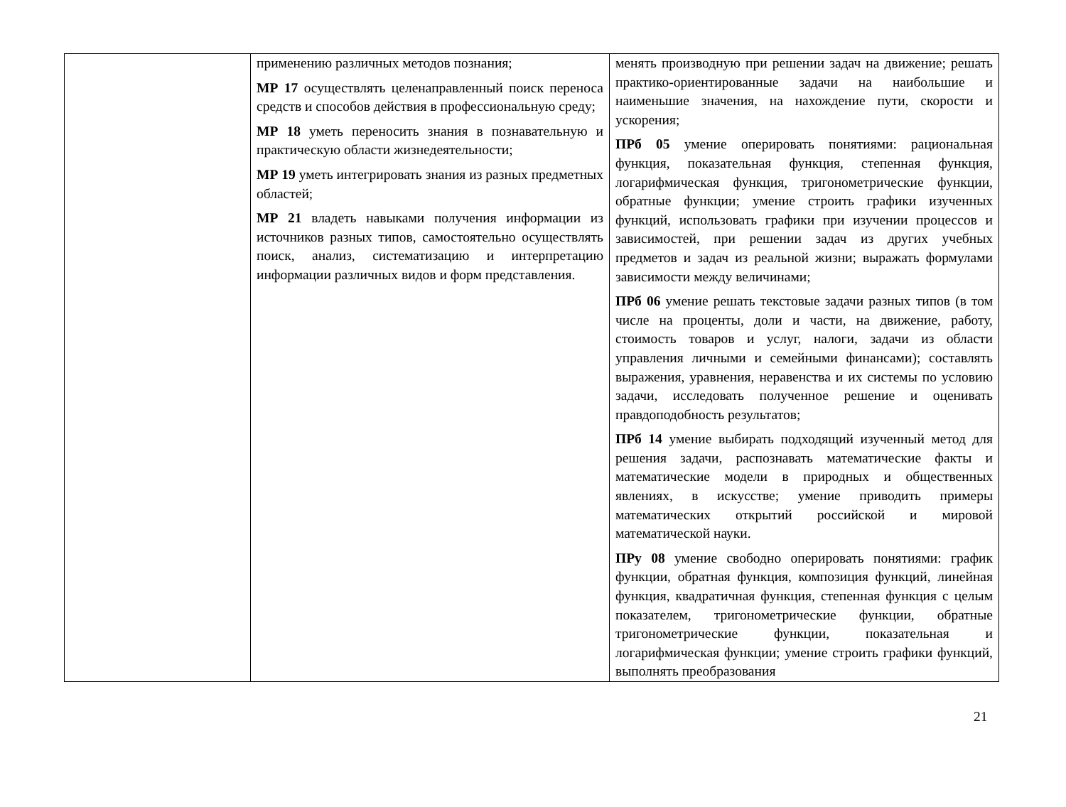| | применению различных методов познания; МР 17 осуществлять целенаправленный поиск переноса средств и способов действия в профессиональную среду; МР 18 уметь переносить знания в познавательную и практическую области жизнедеятельности; МР 19 уметь интегрировать знания из разных предметных областей; МР 21 владеть навыками получения информации из источников разных типов, самостоятельно осуществлять поиск, анализ, систематизацию и интерпретацию информации различных видов и форм представления. | менять производную при решении задач на движение; решать практико-ориентированные задачи на наибольшие и наименьшие значения, на нахождение пути, скорости и ускорения; ПРб 05 умение оперировать понятиями: рациональная функция, показательная функция, степенная функция, логарифмическая функция, тригонометрические функции, обратные функции; умение строить графики изученных функций, использовать графики при изучении процессов и зависимостей, при решении задач из других учебных предметов и задач из реальной жизни; выражать формулами зависимости между величинами; ПРб 06 умение решать текстовые задачи разных типов (в том числе на проценты, доли и части, на движение, работу, стоимость товаров и услуг, налоги, задачи из области управления личными и семейными финансами); составлять выражения, уравнения, неравенства и их системы по условию задачи, исследовать полученное решение и оценивать правдоподобность результатов; ПРб 14 умение выбирать подходящий изученный метод для решения задачи, распознавать математические факты и математические модели в природных и общественных явлениях, в искусстве; умение приводить примеры математических открытий российской и мировой математической науки. ПРу 08 умение свободно оперировать понятиями: график функции, обратная функция, композиция функций, линейная функция, квадратичная функция, степенная функция с целым показателем, тригонометрические функции, обратные тригонометрические функции, показательная и логарифмическая функции; умение строить графики функций, выполнять преобразования |
21